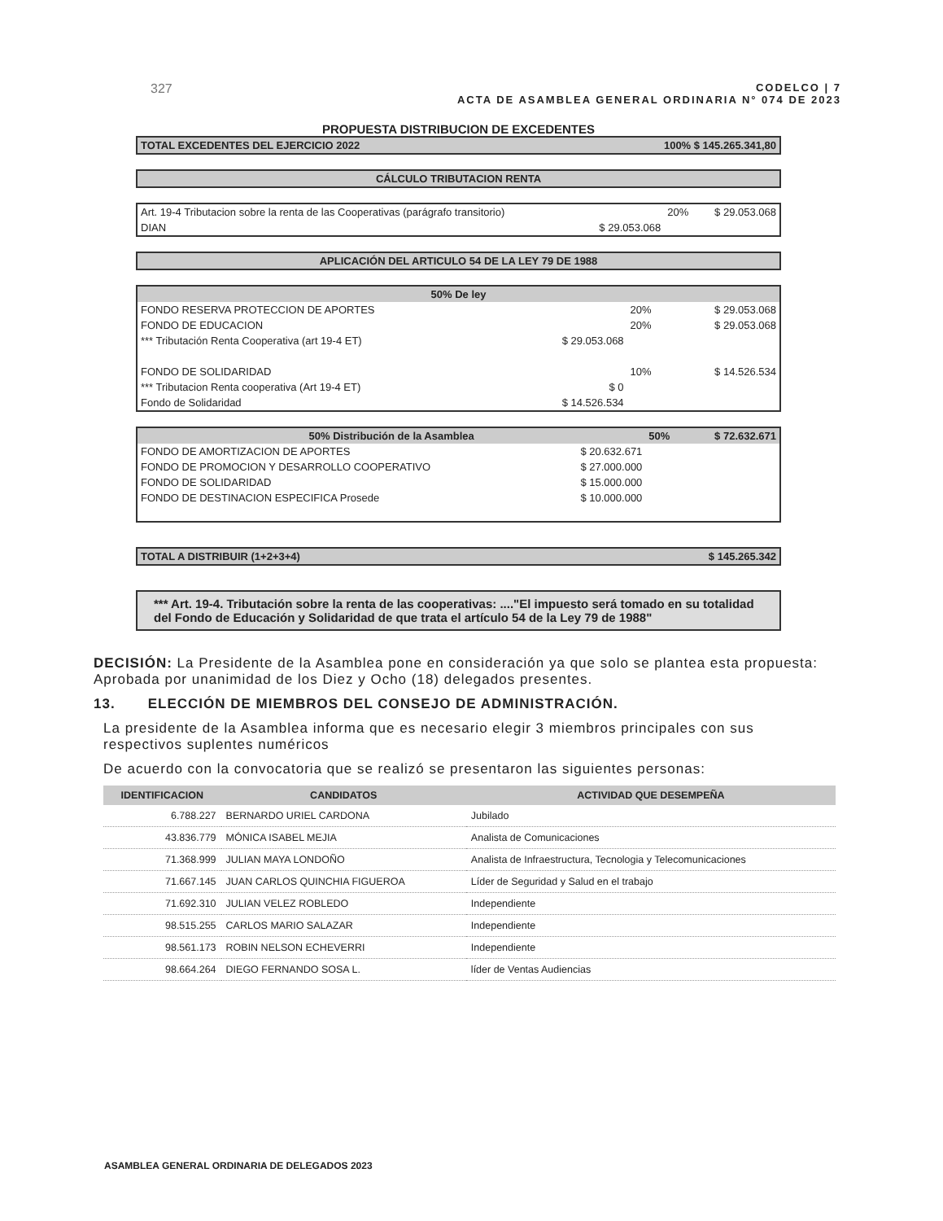327
CODELCO | 7
ACTA DE ASAMBLEA GENERAL ORDINARIA N° 074 DE 2023
PROPUESTA DISTRIBUCION DE EXCEDENTES
| TOTAL EXCEDENTES DEL EJERCICIO 2022 | 100% $ 145.265.341,80 |
| CÁLCULO TRIBUTACION RENTA |
| Art. 19-4 Tributacion sobre la renta de las Cooperativas (parágrafo transitorio) | | 20% | $ 29.053.068 |
| DIAN | $ 29.053.068 | | |
| APLICACIÓN DEL ARTICULO 54 DE LA LEY 79 DE 1988 |
| 50% De ley | | | |
| FONDO RESERVA PROTECCION DE APORTES | | 20% | $ 29.053.068 |
| FONDO DE EDUCACION | | 20% | $ 29.053.068 |
| *** Tributación Renta Cooperativa (art 19-4 ET) | $ 29.053.068 | | |
| FONDO DE SOLIDARIDAD | | 10% | $ 14.526.534 |
| *** Tributacion Renta cooperativa (Art 19-4 ET) | $ 0 | | |
| Fondo de Solidaridad | $ 14.526.534 | | |
| 50% Distribución de la Asamblea | | 50% | $ 72.632.671 |
| FONDO DE AMORTIZACION DE APORTES | $ 20.632.671 | | |
| FONDO DE PROMOCION Y DESARROLLO COOPERATIVO | $ 27.000.000 | | |
| FONDO DE SOLIDARIDAD | $ 15.000.000 | | |
| FONDO DE DESTINACION ESPECIFICA Prosede | $ 10.000.000 | | |
| TOTAL A DISTRIBUIR (1+2+3+4) | $ 145.265.342 |
*** Art. 19-4. Tributación sobre la renta de las cooperativas: ...."El impuesto será tomado en su totalidad del Fondo de Educación y Solidaridad de que trata el artículo 54 de la Ley 79 de 1988"
DECISIÓN: La Presidente de la Asamblea pone en consideración ya que solo se plantea esta propuesta: Aprobada por unanimidad de los Diez y Ocho (18) delegados presentes.
13. ELECCIÓN DE MIEMBROS DEL CONSEJO DE ADMINISTRACIÓN.
La presidente de la Asamblea informa que es necesario elegir 3 miembros principales con sus respectivos suplentes numéricos
De acuerdo con la convocatoria que se realizó se presentaron las siguientes personas:
| IDENTIFICACION | CANDIDATOS | ACTIVIDAD QUE DESEMPEÑA |
| --- | --- | --- |
| 6.788.227 | BERNARDO URIEL CARDONA | Jubilado |
| 43.836.779 | MÓNICA ISABEL MEJIA | Analista de Comunicaciones |
| 71.368.999 | JULIAN MAYA LONDOÑO | Analista de Infraestructura, Tecnologia y Telecomunicaciones |
| 71.667.145 | JUAN CARLOS QUINCHIA FIGUEROA | Líder de Seguridad y Salud en el trabajo |
| 71.692.310 | JULIAN VELEZ ROBLEDO | Independiente |
| 98.515.255 | CARLOS MARIO SALAZAR | Independiente |
| 98.561.173 | ROBIN NELSON ECHEVERRI | Independiente |
| 98.664.264 | DIEGO FERNANDO SOSA L. | líder de Ventas Audiencias |
ASAMBLEA GENERAL ORDINARIA DE DELEGADOS 2023